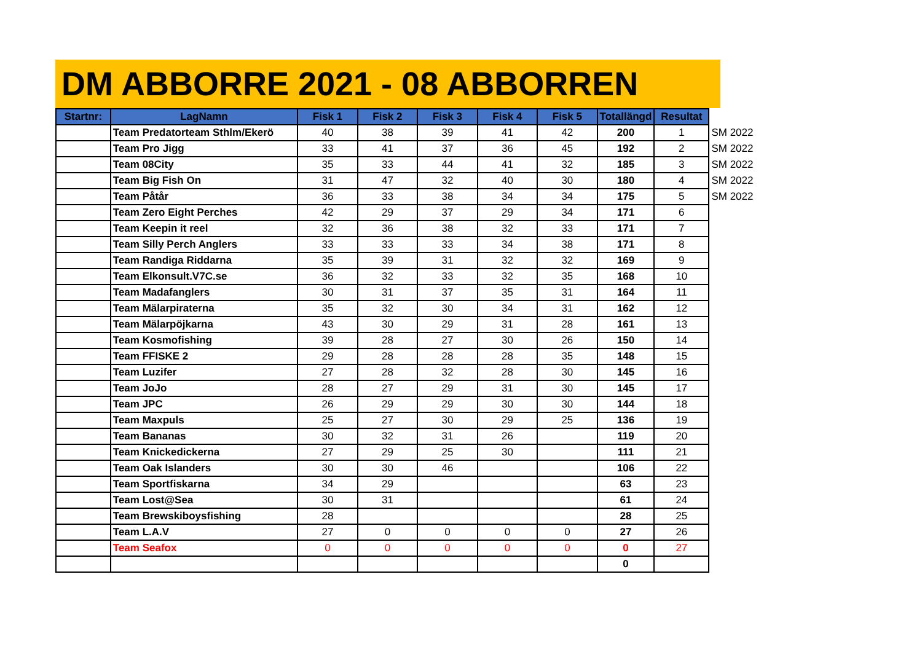DM ABBORRE 2021 - 08 ABBORREN
| Startnr: | LagNamn | Fisk 1 | Fisk 2 | Fisk 3 | Fisk 4 | Fisk 5 | Totallängd | Resultat | |
| | Team Predatorteam Sthlm/Ekerö | 40 | 38 | 39 | 41 | 42 | 200 | 1 | SM 2022 |
| | Team Pro Jigg | 33 | 41 | 37 | 36 | 45 | 192 | 2 | SM 2022 |
| | Team 08City | 35 | 33 | 44 | 41 | 32 | 185 | 3 | SM 2022 |
| | Team Big Fish On | 31 | 47 | 32 | 40 | 30 | 180 | 4 | SM 2022 |
| | Team Påtår | 36 | 33 | 38 | 34 | 34 | 175 | 5 | SM 2022 |
| | Team Zero Eight Perches | 42 | 29 | 37 | 29 | 34 | 171 | 6 | |
| | Team Keepin it reel | 32 | 36 | 38 | 32 | 33 | 171 | 7 | |
| | Team Silly Perch Anglers | 33 | 33 | 33 | 34 | 38 | 171 | 8 | |
| | Team Randiga Riddarna | 35 | 39 | 31 | 32 | 32 | 169 | 9 | |
| | Team Elkonsult.V7C.se | 36 | 32 | 33 | 32 | 35 | 168 | 10 | |
| | Team Madafanglers | 30 | 31 | 37 | 35 | 31 | 164 | 11 | |
| | Team Mälarpiraterna | 35 | 32 | 30 | 34 | 31 | 162 | 12 | |
| | Team Mälarpöjkarna | 43 | 30 | 29 | 31 | 28 | 161 | 13 | |
| | Team Kosmofishing | 39 | 28 | 27 | 30 | 26 | 150 | 14 | |
| | Team FFISKE 2 | 29 | 28 | 28 | 28 | 35 | 148 | 15 | |
| | Team Luzifer | 27 | 28 | 32 | 28 | 30 | 145 | 16 | |
| | Team JoJo | 28 | 27 | 29 | 31 | 30 | 145 | 17 | |
| | Team JPC | 26 | 29 | 29 | 30 | 30 | 144 | 18 | |
| | Team Maxpuls | 25 | 27 | 30 | 29 | 25 | 136 | 19 | |
| | Team Bananas | 30 | 32 | 31 | 26 | | 119 | 20 | |
| | Team Knickedickerna | 27 | 29 | 25 | 30 | | 111 | 21 | |
| | Team Oak Islanders | 30 | 30 | 46 | | | 106 | 22 | |
| | Team Sportfiskarna | 34 | 29 | | | | 63 | 23 | |
| | Team Lost@Sea | 30 | 31 | | | | 61 | 24 | |
| | Team Brewskiboysfishing | 28 | | | | | 28 | 25 | |
| | Team L.A.V | 27 | 0 | 0 | 0 | 0 | 27 | 26 | |
| | Team Seafox | 0 | 0 | 0 | 0 | 0 | 0 | 27 | |
| | | | | | | | 0 | | |